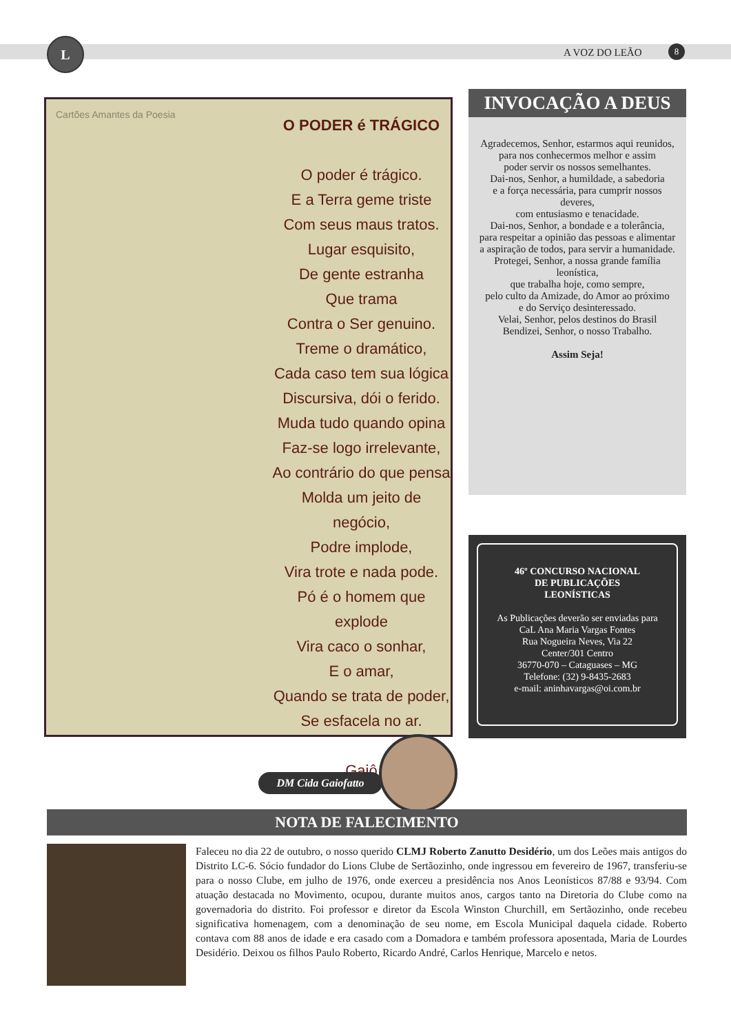L
A VOZ DO LEÃO 8
Cartões Amantes da Poesia
O PODER é TRÁGICO
O poder é trágico.
E a Terra geme triste
Com seus maus tratos.
Lugar esquisito,
De gente estranha
Que trama
Contra o Ser genuino.
Treme o dramático,
Cada caso tem sua lógica
Discursiva, dói o ferido.
Muda tudo quando opina
Faz-se logo irrelevante,
Ao contrário do que pensa
Molda um jeito de negócio,
Podre implode,
Vira trote e nada pode.
Pó é o homem que explode
Vira caco o sonhar,
E o amar,
Quando se trata de poder,
Se esfacela no ar.
Gaiô
DM Cida Gaiofatto
INVOCAÇÃO A DEUS
Agradecemos, Senhor, estarmos aqui reunidos,
para nos conhecermos melhor e assim
poder servir os nossos semelhantes.
Dai-nos, Senhor, a humildade, a sabedoria
e a força necessária, para cumprir nossos deveres,
com entusiasmo e tenacidade.
Dai-nos, Senhor, a bondade e a tolerância,
para respeitar a opinião das pessoas e alimentar
a aspiração de todos, para servir a humanidade.
Protegei, Senhor, a nossa grande família leonística,
que trabalha hoje, como sempre,
pelo culto da Amizade, do Amor ao próximo
e do Serviço desinteressado.
Velai, Senhor, pelos destinos do Brasil
Bendizei, Senhor, o nosso Trabalho.
Assim Seja!
46º CONCURSO NACIONAL
DE PUBLICAÇÕES
LEONÍSTICAS
As Publicações deverão ser enviadas para
CaL Ana Maria Vargas Fontes
Rua Nogueira Neves, Via 22
Center/301 Centro
36770-070 – Cataguases – MG
Telefone: (32) 9-8435-2683
e-mail: aninhavargas@oi.com.br
NOTA DE FALECIMENTO
Faleceu no dia 22 de outubro, o nosso querido CLMJ Roberto Zanutto Desidério, um dos Leões mais antigos do Distrito LC-6. Sócio fundador do Lions Clube de Sertãozinho, onde ingressou em fevereiro de 1967, transferiu-se para o nosso Clube, em julho de 1976, onde exerceu a presidência nos Anos Leonísticos 87/88 e 93/94. Com atuação destacada no Movimento, ocupou, durante muitos anos, cargos tanto na Diretoria do Clube como na governadoria do distrito. Foi professor e diretor da Escola Winston Churchill, em Sertãozinho, onde recebeu significativa homenagem, com a denominação de seu nome, em Escola Municipal daquela cidade. Roberto contava com 88 anos de idade e era casado com a Domadora e também professora aposentada, Maria de Lourdes Desidério. Deixou os filhos Paulo Roberto, Ricardo André, Carlos Henrique, Marcelo e netos.